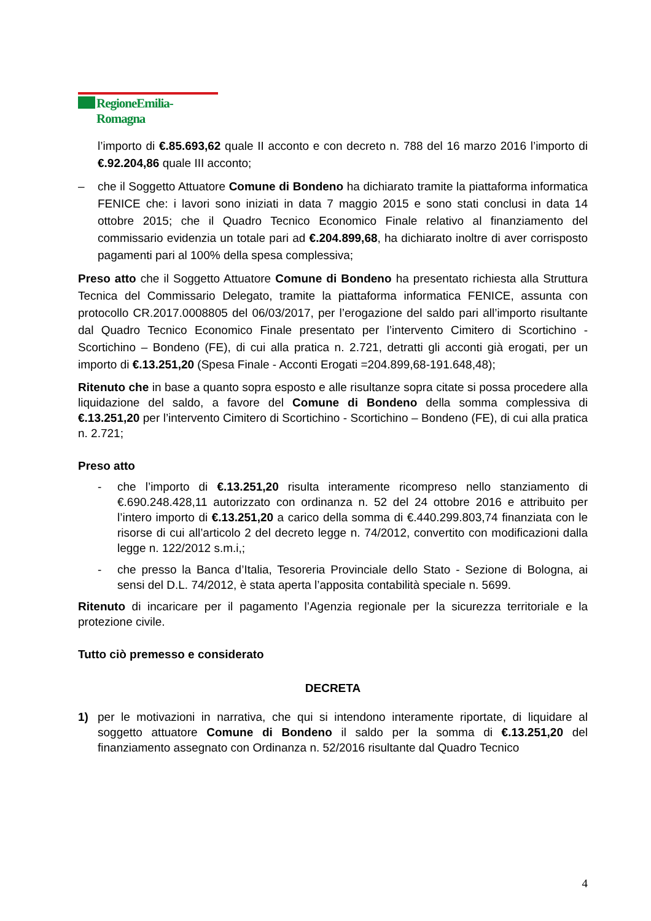RegioneEmilia-Romagna
l’importo di €.85.693,62 quale II acconto e con decreto n. 788 del 16 marzo 2016 l’importo di €.92.204,86 quale III acconto;
– che il Soggetto Attuatore Comune di Bondeno ha dichiarato tramite la piattaforma informatica FENICE che: i lavori sono iniziati in data 7 maggio 2015 e sono stati conclusi in data 14 ottobre 2015; che il Quadro Tecnico Economico Finale relativo al finanziamento del commissario evidenzia un totale pari ad €.204.899,68, ha dichiarato inoltre di aver corrisposto pagamenti pari al 100% della spesa complessiva;
Preso atto che il Soggetto Attuatore Comune di Bondeno ha presentato richiesta alla Struttura Tecnica del Commissario Delegato, tramite la piattaforma informatica FENICE, assunta con protocollo CR.2017.0008805 del 06/03/2017, per l’erogazione del saldo pari all’importo risultante dal Quadro Tecnico Economico Finale presentato per l’intervento Cimitero di Scortichino - Scortichino – Bondeno (FE), di cui alla pratica n. 2.721, detratti gli acconti già erogati, per un importo di €.13.251,20 (Spesa Finale - Acconti Erogati =204.899,68-191.648,48);
Ritenuto che in base a quanto sopra esposto e alle risultanze sopra citate si possa procedere alla liquidazione del saldo, a favore del Comune di Bondeno della somma complessiva di €.13.251,20 per l’intervento Cimitero di Scortichino - Scortichino – Bondeno (FE), di cui alla pratica n. 2.721;
Preso atto
- che l’importo di €.13.251,20 risulta interamente ricompreso nello stanziamento di €.690.248.428,11 autorizzato con ordinanza n. 52 del 24 ottobre 2016 e attribuito per l’intero importo di €.13.251,20 a carico della somma di €.440.299.803,74 finanziata con le risorse di cui all’articolo 2 del decreto legge n. 74/2012, convertito con modificazioni dalla legge n. 122/2012 s.m.i,;
- che presso la Banca d’Italia, Tesoreria Provinciale dello Stato - Sezione di Bologna, ai sensi del D.L. 74/2012, è stata aperta l’apposita contabilità speciale n. 5699.
Ritenuto di incaricare per il pagamento l’Agenzia regionale per la sicurezza territoriale e la protezione civile.
Tutto ciò premesso e considerato
DECRETA
1) per le motivazioni in narrativa, che qui si intendono interamente riportate, di liquidare al soggetto attuatore Comune di Bondeno il saldo per la somma di €.13.251,20 del finanziamento assegnato con Ordinanza n. 52/2016 risultante dal Quadro Tecnico
4